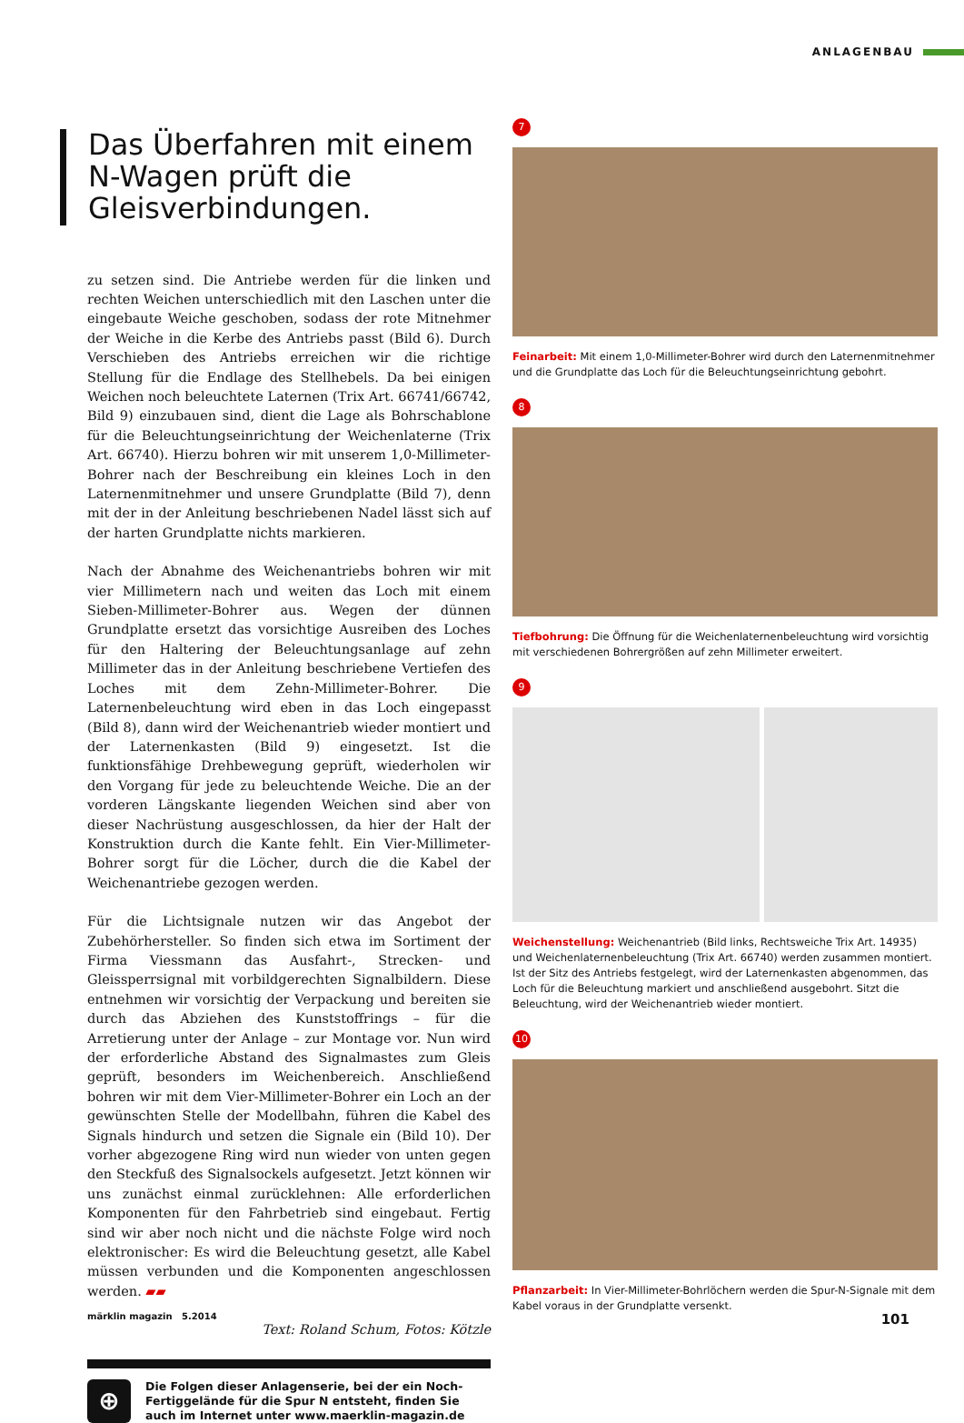ANLAGENBAU
Das Überfahren mit einem N-Wagen prüft die Gleisverbindungen.
zu setzen sind. Die Antriebe werden für die linken und rechten Weichen unterschiedlich mit den Laschen unter die eingebaute Weiche geschoben, sodass der rote Mitnehmer der Weiche in die Kerbe des Antriebs passt (Bild 6). Durch Verschieben des Antriebs erreichen wir die richtige Stellung für die Endlage des Stellhebels. Da bei einigen Weichen noch beleuchtete Laternen (Trix Art. 66741/66742, Bild 9) einzubauen sind, dient die Lage als Bohrschablone für die Beleuchtungseinrichtung der Weichenlaterne (Trix Art. 66740). Hierzu bohren wir mit unserem 1,0-Millimeter-Bohrer nach der Beschreibung ein kleines Loch in den Laternenmitnehmer und unsere Grundplatte (Bild 7), denn mit der in der Anleitung beschriebenen Nadel lässt sich auf der harten Grundplatte nichts markieren.
Nach der Abnahme des Weichenantriebs bohren wir mit vier Millimetern nach und weiten das Loch mit einem Sieben-Millimeter-Bohrer aus. Wegen der dünnen Grundplatte ersetzt das vorsichtige Ausreiben des Loches für den Haltering der Beleuchtungsanlage auf zehn Millimeter das in der Anleitung beschriebene Vertiefen des Loches mit dem Zehn-Millimeter-Bohrer. Die Laternenbeleuchtung wird eben in das Loch eingepasst (Bild 8), dann wird der Weichenantrieb wieder montiert und der Laternenkasten (Bild 9) eingesetzt. Ist die funktionsfähige Drehbewegung geprüft, wiederholen wir den Vorgang für jede zu beleuchtende Weiche. Die an der vorderen Längskante liegenden Weichen sind aber von dieser Nachrüstung ausgeschlossen, da hier der Halt der Konstruktion durch die Kante fehlt. Ein Vier-Millimeter-Bohrer sorgt für die Löcher, durch die die Kabel der Weichenantriebe gezogen werden.
Für die Lichtsignale nutzen wir das Angebot der Zubehörhersteller. So finden sich etwa im Sortiment der Firma Viessmann das Ausfahrt-, Strecken- und Gleissperrsignal mit vorbildgerechten Signalbildern. Diese entnehmen wir vorsichtig der Verpackung und bereiten sie durch das Abziehen des Kunststoffrings – für die Arretierung unter der Anlage – zur Montage vor. Nun wird der erforderliche Abstand des Signalmastes zum Gleis geprüft, besonders im Weichenbereich. Anschließend bohren wir mit dem Vier-Millimeter-Bohrer ein Loch an der gewünschten Stelle der Modellbahn, führen die Kabel des Signals hindurch und setzen die Signale ein (Bild 10). Der vorher abgezogene Ring wird nun wieder von unten gegen den Steckfuß des Signalsockels aufgesetzt. Jetzt können wir uns zunächst einmal zurücklehnen: Alle erforderlichen Komponenten für den Fahrbetrieb sind eingebaut. Fertig sind wir aber noch nicht und die nächste Folge wird noch elektronischer: Es wird die Beleuchtung gesetzt, alle Kabel müssen verbunden und die Komponenten angeschlossen werden. ▰▰
Text: Roland Schum, Fotos: Kötzle
⊕
Die Folgen dieser Anlagenserie, bei der ein Noch-Fertiggelände für die Spur N entsteht, finden Sie auch im Internet unter www.maerklin-magazin.de
7
Feinarbeit: Mit einem 1,0-Millimeter-Bohrer wird durch den Laternenmitnehmer und die Grundplatte das Loch für die Beleuchtungseinrichtung gebohrt.
8
Tiefbohrung: Die Öffnung für die Weichenlaternenbeleuchtung wird vorsichtig mit verschiedenen Bohrergrößen auf zehn Millimeter erweitert.
9
Weichenstellung: Weichenantrieb (Bild links, Rechtsweiche Trix Art. 14935) und Weichenlaternenbeleuchtung (Trix Art. 66740) werden zusammen montiert. Ist der Sitz des Antriebs festgelegt, wird der Laternenkasten abgenommen, das Loch für die Beleuchtung markiert und anschließend ausgebohrt. Sitzt die Beleuchtung, wird der Weichenantrieb wieder montiert.
10
Pflanzarbeit: In Vier-Millimeter-Bohrlöchern werden die Spur-N-Signale mit dem Kabel voraus in der Grundplatte versenkt.
märklin magazin 5.2014 101